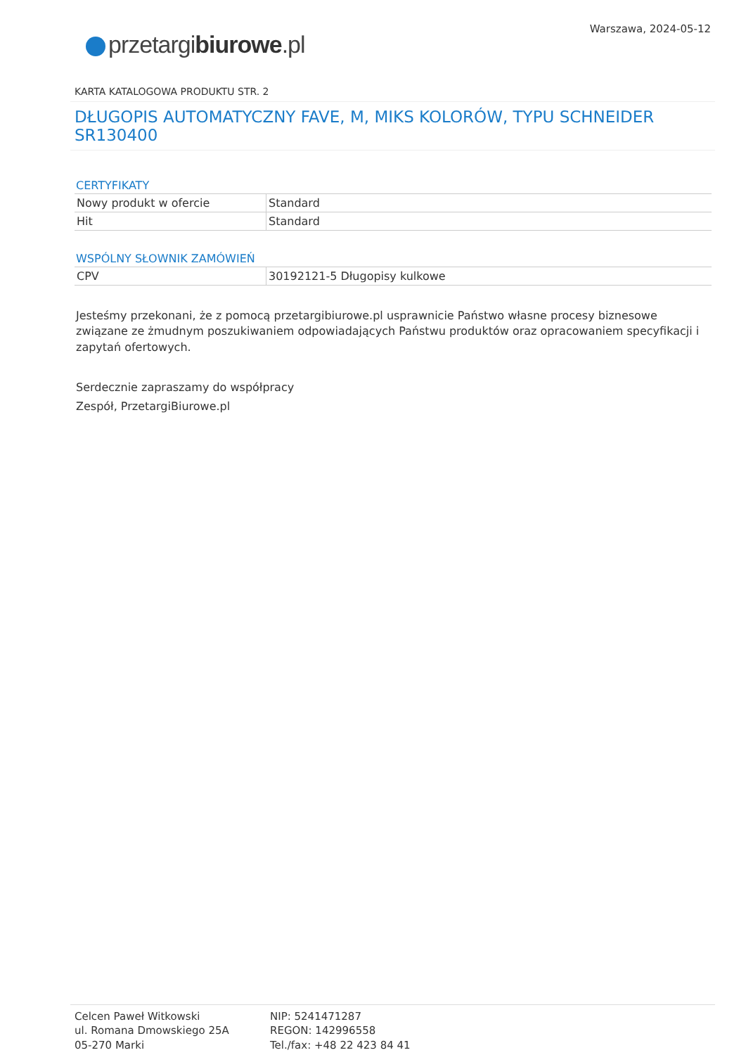Warszawa, 2024-05-12
przetargibiurowe.pl
KARTA KATALOGOWA PRODUKTU STR. 2
DŁUGOPIS AUTOMATYCZNY FAVE, M, MIKS KOLORÓW, TYPU SCHNEIDER SR130400
CERTYFIKATY
| Nowy produkt w ofercie | Standard |
| Hit | Standard |
WSPÓLNY SŁOWNIK ZAMÓWIEŃ
| CPV | 30192121-5 Długopisy kulkowe |
Jesteśmy przekonani, że z pomocą przetargibiurowe.pl usprawnicie Państwo własne procesy biznesowe związane ze żmudnym poszukiwaniem odpowiadających Państwu produktów oraz opracowaniem specyfikacji i zapytań ofertowych.
Serdecznie zapraszamy do współpracy
Zespół, PrzetargiBiurowe.pl
Celcen Paweł Witkowski
ul. Romana Dmowskiego 25A
05-270 Marki
NIP: 5241471287
REGON: 142996558
Tel./fax: +48 22 423 84 41